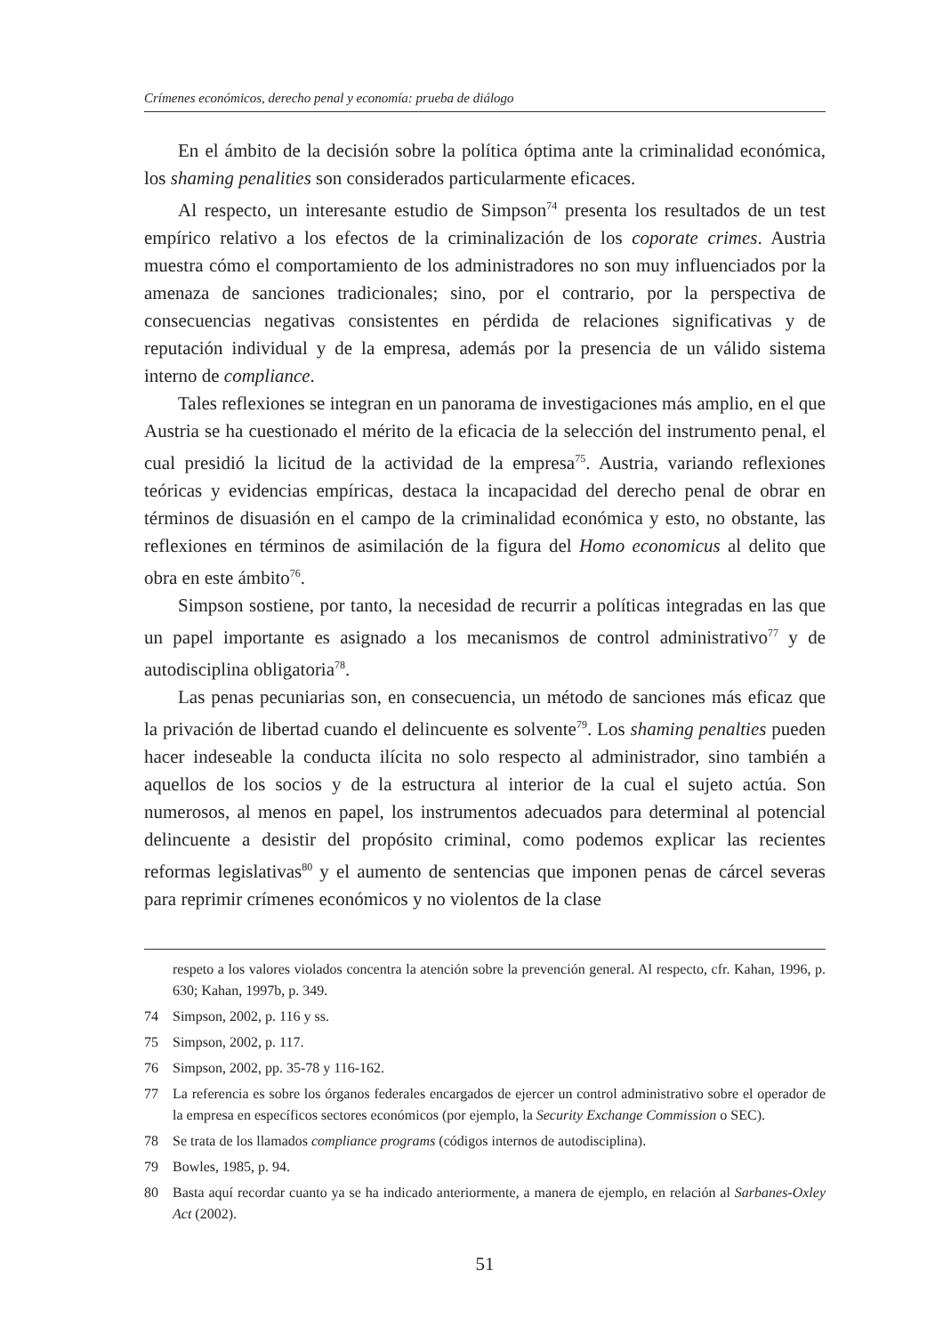Crímenes económicos, derecho penal y economía: prueba de diálogo
En el ámbito de la decisión sobre la política óptima ante la criminalidad económica, los shaming penalities son considerados particularmente eficaces.
Al respecto, un interesante estudio de Simpson<sup>74</sup> presenta los resultados de un test empírico relativo a los efectos de la criminalización de los coporate crimes. Austria muestra cómo el comportamiento de los administradores no son muy influenciados por la amenaza de sanciones tradicionales; sino, por el contrario, por la perspectiva de consecuencias negativas consistentes en pérdida de relaciones significativas y de reputación individual y de la empresa, además por la presencia de un válido sistema interno de compliance.
Tales reflexiones se integran en un panorama de investigaciones más amplio, en el que Austria se ha cuestionado el mérito de la eficacia de la selección del instrumento penal, el cual presidió la licitud de la actividad de la empresa<sup>75</sup>. Austria, variando reflexiones teóricas y evidencias empíricas, destaca la incapacidad del derecho penal de obrar en términos de disuasión en el campo de la criminalidad económica y esto, no obstante, las reflexiones en términos de asimilación de la figura del Homo economicus al delito que obra en este ámbito<sup>76</sup>.
Simpson sostiene, por tanto, la necesidad de recurrir a políticas integradas en las que un papel importante es asignado a los mecanismos de control administrativo<sup>77</sup> y de autodisciplina obligatoria<sup>78</sup>.
Las penas pecuniarias son, en consecuencia, un método de sanciones más eficaz que la privación de libertad cuando el delincuente es solvente<sup>79</sup>. Los shaming penalties pueden hacer indeseable la conducta ilícita no solo respecto al administrador, sino también a aquellos de los socios y de la estructura al interior de la cual el sujeto actúa. Son numerosos, al menos en papel, los instrumentos adecuados para determinal al potencial delincuente a desistir del propósito criminal, como podemos explicar las recientes reformas legislativas<sup>80</sup> y el aumento de sentencias que imponen penas de cárcel severas para reprimir crímenes económicos y no violentos de la clase
respeto a los valores violados concentra la atención sobre la prevención general. Al respecto, cfr. Kahan, 1996, p. 630; Kahan, 1997b, p. 349.
74 Simpson, 2002, p. 116 y ss.
75 Simpson, 2002, p. 117.
76 Simpson, 2002, pp. 35-78 y 116-162.
77 La referencia es sobre los órganos federales encargados de ejercer un control administrativo sobre el operador de la empresa en específicos sectores económicos (por ejemplo, la Security Exchange Commission o SEC).
78 Se trata de los llamados compliance programs (códigos internos de autodisciplina).
79 Bowles, 1985, p. 94.
80 Basta aquí recordar cuanto ya se ha indicado anteriormente, a manera de ejemplo, en relación al Sarbanes-Oxley Act (2002).
51